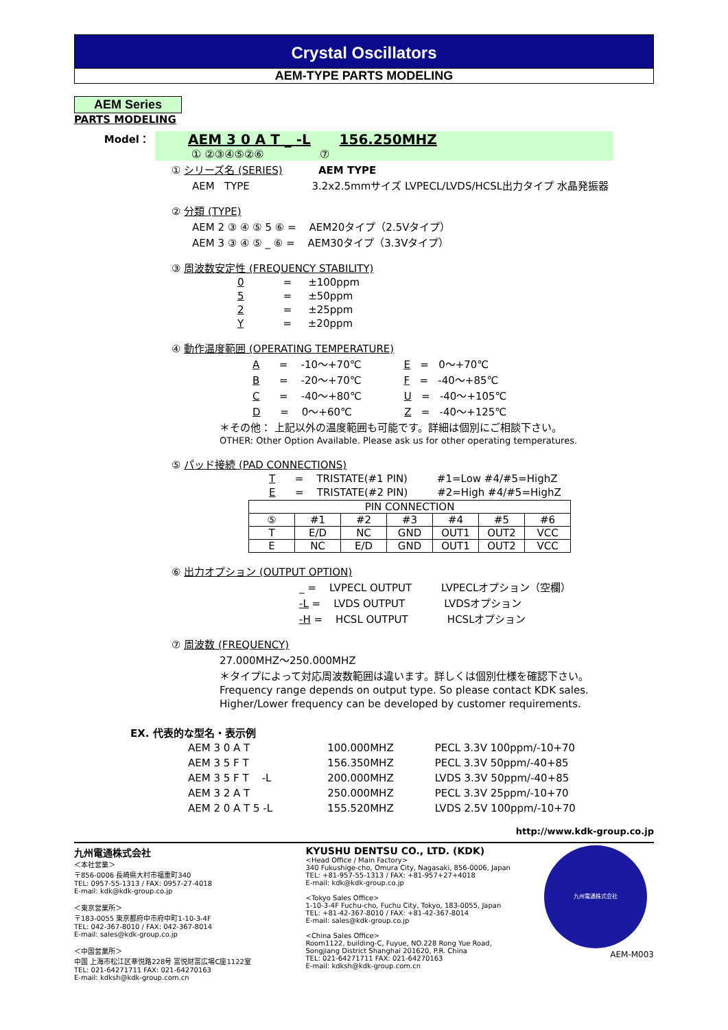Crystal Oscillators
AEM-TYPE PARTS MODELING
AEM Series
PARTS MODELING
Model：
AEM 3 0 A T _ -L 156.250MHZ
① ②③④⑤②⑥ ⑦
① シリーズ名 (SERIES) AEM TYPE
AEM TYPE 3.2x2.5mmサイズ LVPECL/LVDS/HCSL出力タイプ 水晶発振器
② 分類 (TYPE)
AEM 2 ③ ④ ⑤ 5 ⑥ = AEM20タイプ（2.5Vタイプ）
AEM 3 ③ ④ ⑤ _ ⑥ = AEM30タイプ（3.3Vタイプ）
③ 周波数安定性 (FREQUENCY STABILITY)
0 = ±100ppm
5 = ±50ppm
2 = ±25ppm
Y = ±20ppm
④ 動作温度範囲 (OPERATING TEMPERATURE)
A = -10～+70℃ E = 0～+70℃
B = -20～+70℃ F = -40～+85℃
C = -40～+80℃ U = -40～+105℃
D = 0～+60℃ Z = -40～+125℃
＊その他： 上記以外の温度範囲も可能です。詳細は個別にご相談下さい。
OTHER: Other Option Available. Please ask us for other operating temperatures.
⑤ パッド接続 (PAD CONNECTIONS)
T = TRISTATE(#1 PIN) #1=Low #4/#5=HighZ
E = TRISTATE(#2 PIN) #2=High #4/#5=HighZ
| PIN CONNECTION | | | | | | |
| ⑤ | #1 | #2 | #3 | #4 | #5 | #6 |
| T | E/D | NC | GND | OUT1 | OUT2 | VCC |
| E | NC | E/D | GND | OUT1 | OUT2 | VCC |
⑥ 出力オプション (OUTPUT OPTION)
_ = LVPECL OUTPUT LVPECLオプション（空欄）
-L = LVDS OUTPUT LVDSオプション
-H = HCSL OUTPUT HCSLオプション
⑦ 周波数 (FREQUENCY)
27.000MHZ～250.000MHZ
＊タイプによって対応周波数範囲は違います。詳しくは個別仕様を確認下さい。
Frequency range depends on output type. So please contact KDK sales.
Higher/Lower frequency can be developed by customer requirements.
EX. 代表的な型名・表示例
| AEM 3 0 A T | 100.000MHZ | PECL 3.3V 100ppm/-10+70 |
| AEM 3 5 F T | 156.350MHZ | PECL 3.3V 50ppm/-40+85 |
| AEM 3 5 F T -L | 200.000MHZ | LVDS 3.3V 50ppm/-40+85 |
| AEM 3 2 A T | 250.000MHZ | PECL 3.3V 25ppm/-10+70 |
| AEM 2 0 A T 5 -L | 155.520MHZ | LVDS 2.5V 100ppm/-10+70 |
http://www.kdk-group.co.jp
九州電通株式会社
＜本社営業＞
〒856-0006 長崎県大村市福重町340
TEL: 0957-55-1313 / FAX: 0957-27-4018
E-mail: kdk@kdk-group.co.jp
＜東京営業所＞
〒183-0055 東京都府中市府中町1-10-3-4F
TEL: 042-367-8010 / FAX: 042-367-8014
E-mail: sales@kdk-group.co.jp
＜中国営業所＞
中国 上海市松江区莘悦路228号 富悦財富広場C座1122室
TEL: 021-64271711 FAX: 021-64270163
E-mail: kdksh@kdk-group.com.cn
KYUSHU DENTSU CO., LTD. (KDK)
<Head Office / Main Factory>
340 Fukushige-cho, Omura City, Nagasaki, 856-0006, Japan
TEL: +81-957-55-1313 / FAX: +81-957+27+4018
E-mail: kdk@kdk-group.co.jp
<Tokyo Sales Office>
1-10-3-4F Fuchu-cho, Fuchu City, Tokyo, 183-0055, Japan
TEL: +81-42-367-8010 / FAX: +81-42-367-8014
E-mail: sales@kdk-group.co.jp
<China Sales Office>
Room1122, building-C, Fuyue, NO.228 Rong Yue Road,
Songjiang District Shanghai 201620, P.R. China
TEL: 021-64271711 FAX: 021-64270163
E-mail: kdksh@kdk-group.com.cn
九州電通株式会社
AEM-M003